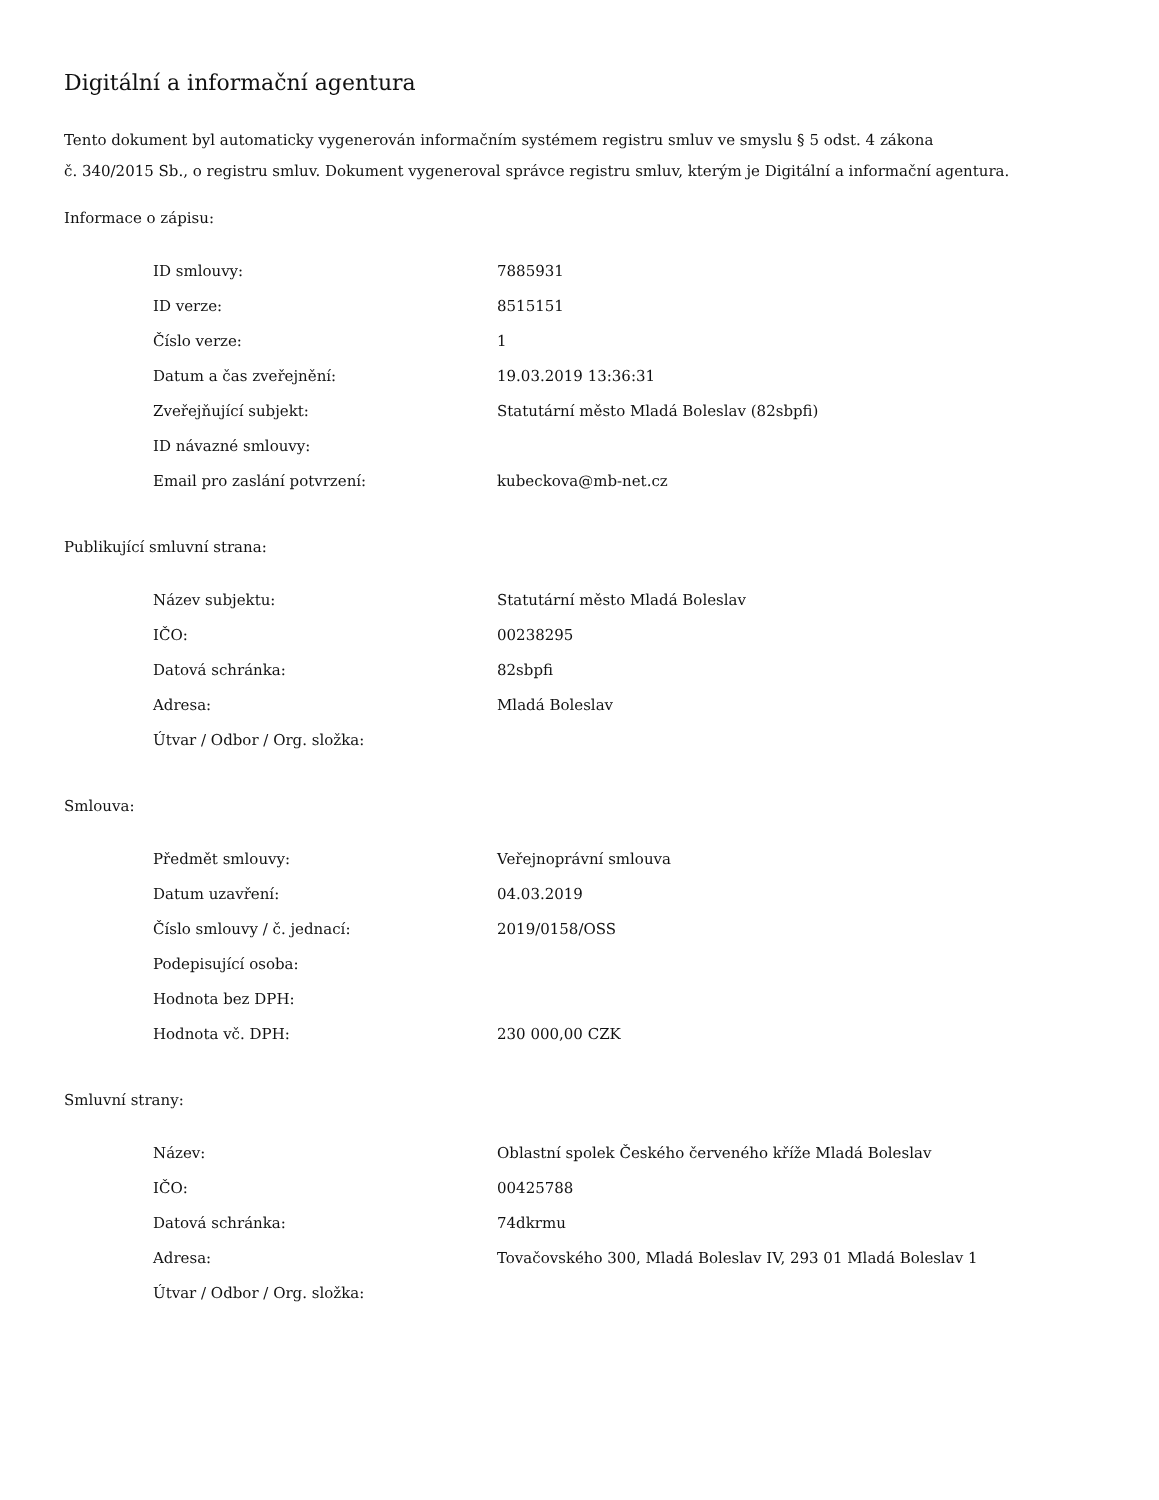Digitální a informační agentura
Tento dokument byl automaticky vygenerován informačním systémem registru smluv ve smyslu § 5 odst. 4 zákona
č. 340/2015 Sb., o registru smluv. Dokument vygeneroval správce registru smluv, kterým je Digitální a informační agentura.
Informace o zápisu:
| ID smlouvy: | 7885931 |
| ID verze: | 8515151 |
| Číslo verze: | 1 |
| Datum a čas zveřejnění: | 19.03.2019 13:36:31 |
| Zveřejňující subjekt: | Statutární město Mladá Boleslav (82sbpfi) |
| ID návazné smlouvy: | |
| Email pro zaslání potvrzení: | kubeckova@mb-net.cz |
Publikující smluvní strana:
| Název subjektu: | Statutární město Mladá Boleslav |
| IČO: | 00238295 |
| Datová schránka: | 82sbpfi |
| Adresa: | Mladá Boleslav |
| Útvar / Odbor / Org. složka: | |
Smlouva:
| Předmět smlouvy: | Veřejnoprávní smlouva |
| Datum uzavření: | 04.03.2019 |
| Číslo smlouvy / č. jednací: | 2019/0158/OSS |
| Podepisující osoba: | |
| Hodnota bez DPH: | |
| Hodnota vč. DPH: | 230 000,00 CZK |
Smluvní strany:
| Název: | Oblastní spolek Českého červeného kříže Mladá Boleslav |
| IČO: | 00425788 |
| Datová schránka: | 74dkrmu |
| Adresa: | Tovačovského 300, Mladá Boleslav IV, 293 01 Mladá Boleslav 1 |
| Útvar / Odbor / Org. složka: | |